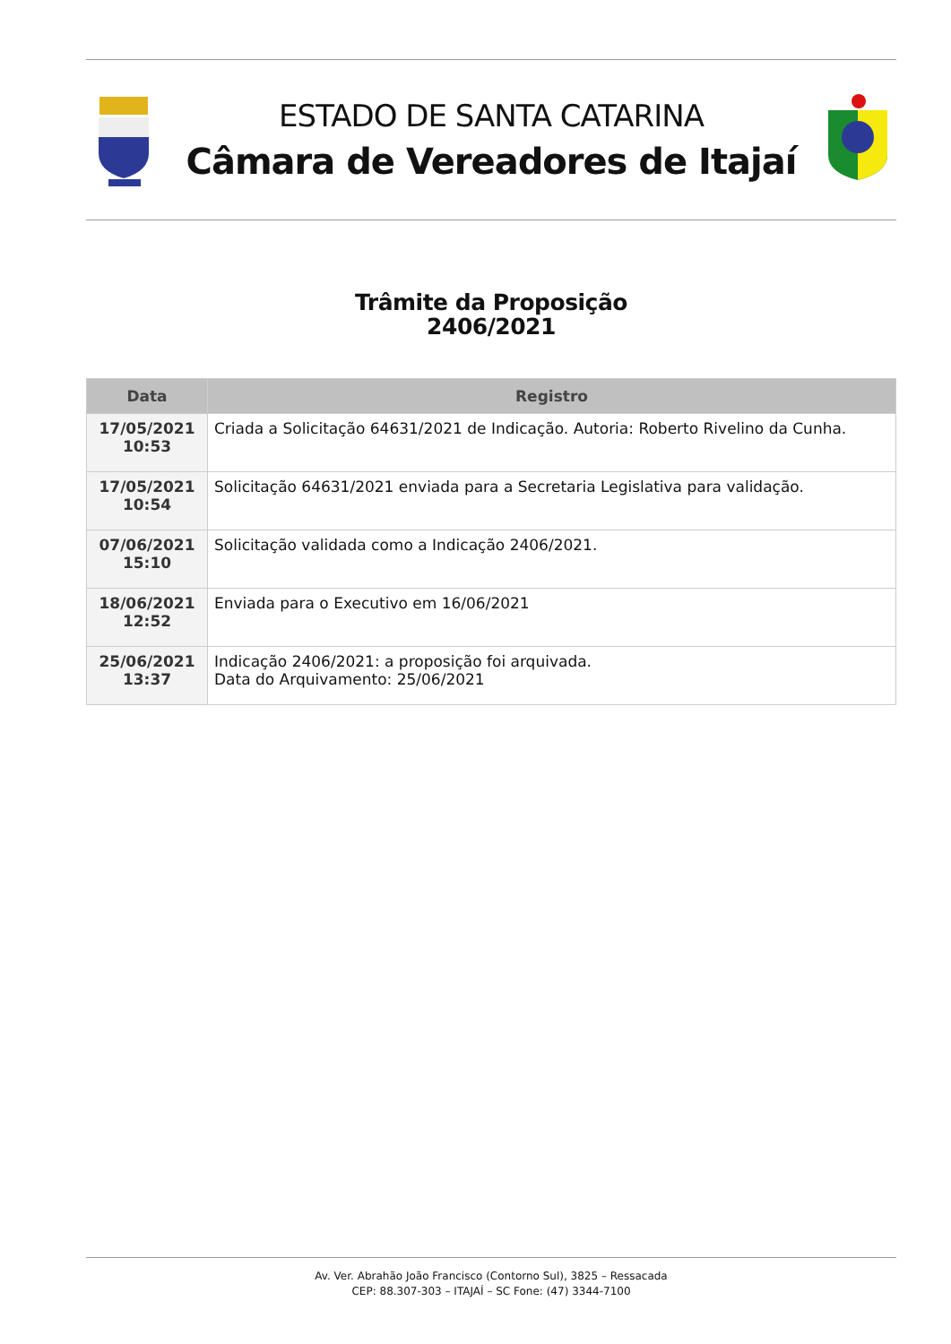ESTADO DE SANTA CATARINA
Câmara de Vereadores de Itajaí
Trâmite da Proposição
2406/2021
| Data | Registro |
| --- | --- |
| 17/05/2021 10:53 | Criada a Solicitação 64631/2021 de Indicação. Autoria: Roberto Rivelino da Cunha. |
| 17/05/2021 10:54 | Solicitação 64631/2021 enviada para a Secretaria Legislativa para validação. |
| 07/06/2021 15:10 | Solicitação validada como a Indicação 2406/2021. |
| 18/06/2021 12:52 | Enviada para o Executivo em 16/06/2021 |
| 25/06/2021 13:37 | Indicação 2406/2021: a proposição foi arquivada. Data do Arquivamento: 25/06/2021 |
Av. Ver. Abrahão João Francisco (Contorno Sul), 3825 – Ressacada
CEP: 88.307-303 – ITAJAÍ – SC Fone: (47) 3344-7100